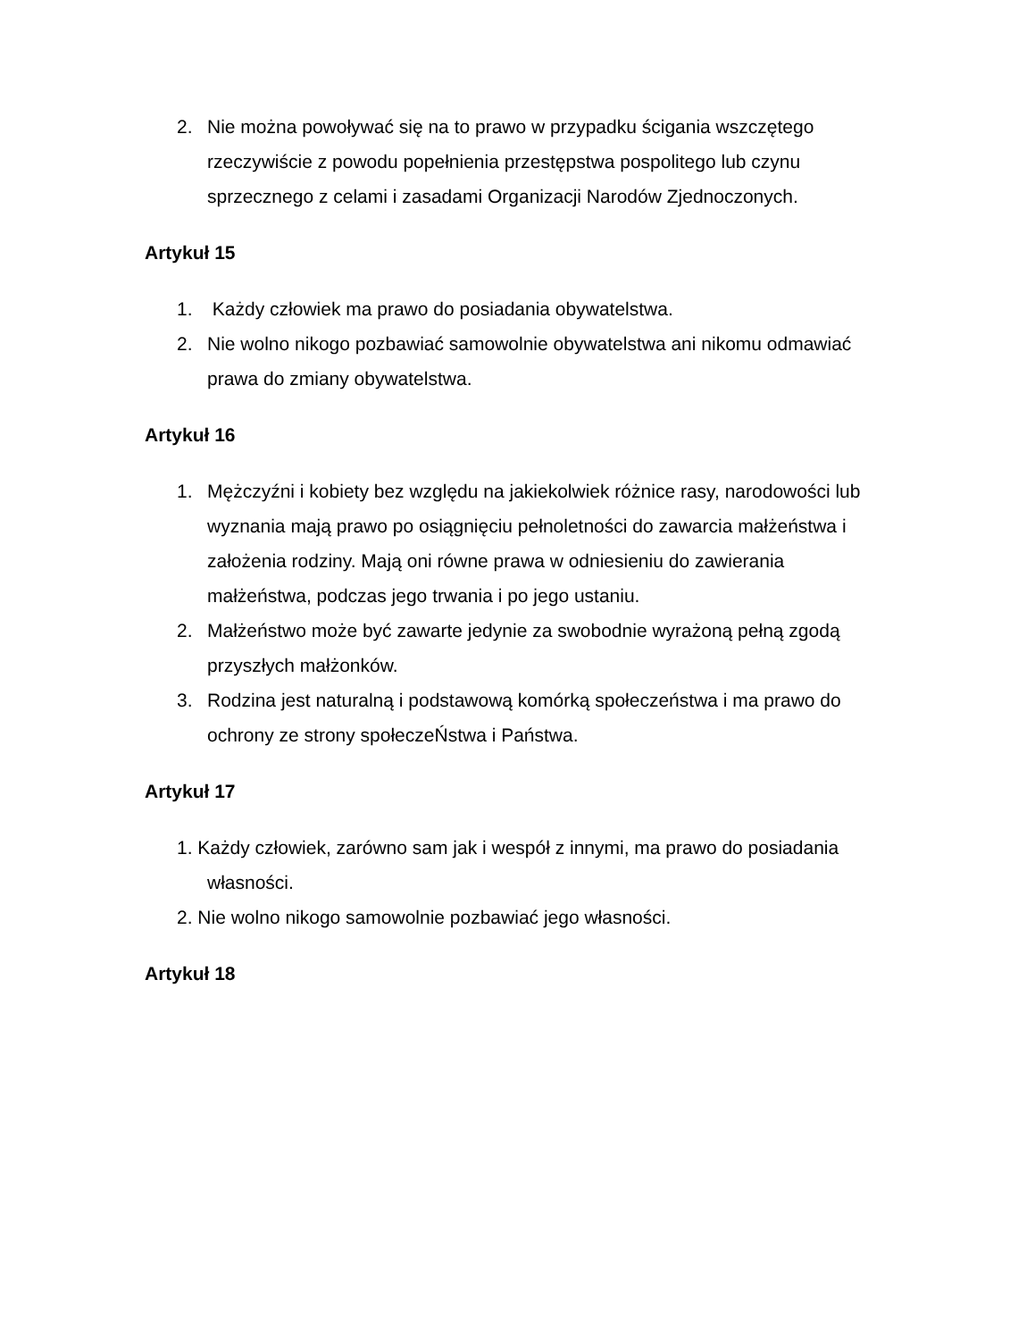2. Nie można powoływać się na to prawo w przypadku ścigania wszczętego rzeczywiście z powodu popełnienia przestępstwa pospolitego lub czynu sprzecznego z celami i zasadami Organizacji Narodów Zjednoczonych.
Artykuł 15
1. Każdy człowiek ma prawo do posiadania obywatelstwa.
2. Nie wolno nikogo pozbawiać samowolnie obywatelstwa ani nikomu odmawiać prawa do zmiany obywatelstwa.
Artykuł 16
1. Mężczyźni i kobiety bez względu na jakiekolwiek różnice rasy, narodowości lub wyznania mają prawo po osiągnięciu pełnoletności do zawarcia małżeństwa i założenia rodziny. Mają oni równe prawa w odniesieniu do zawierania małżeństwa, podczas jego trwania i po jego ustaniu.
2. Małżeństwo może być zawarte jedynie za swobodnie wyrażoną pełną zgodą przyszłych małżonków.
3. Rodzina jest naturalną i podstawową komórką społeczeństwa i ma prawo do ochrony ze strony społeczeŃstwa i Państwa.
Artykuł 17
1. Każdy człowiek, zarówno sam jak i wespół z innymi, ma prawo do posiadania własności.
2. Nie wolno nikogo samowolnie pozbawiać jego własności.
Artykuł 18